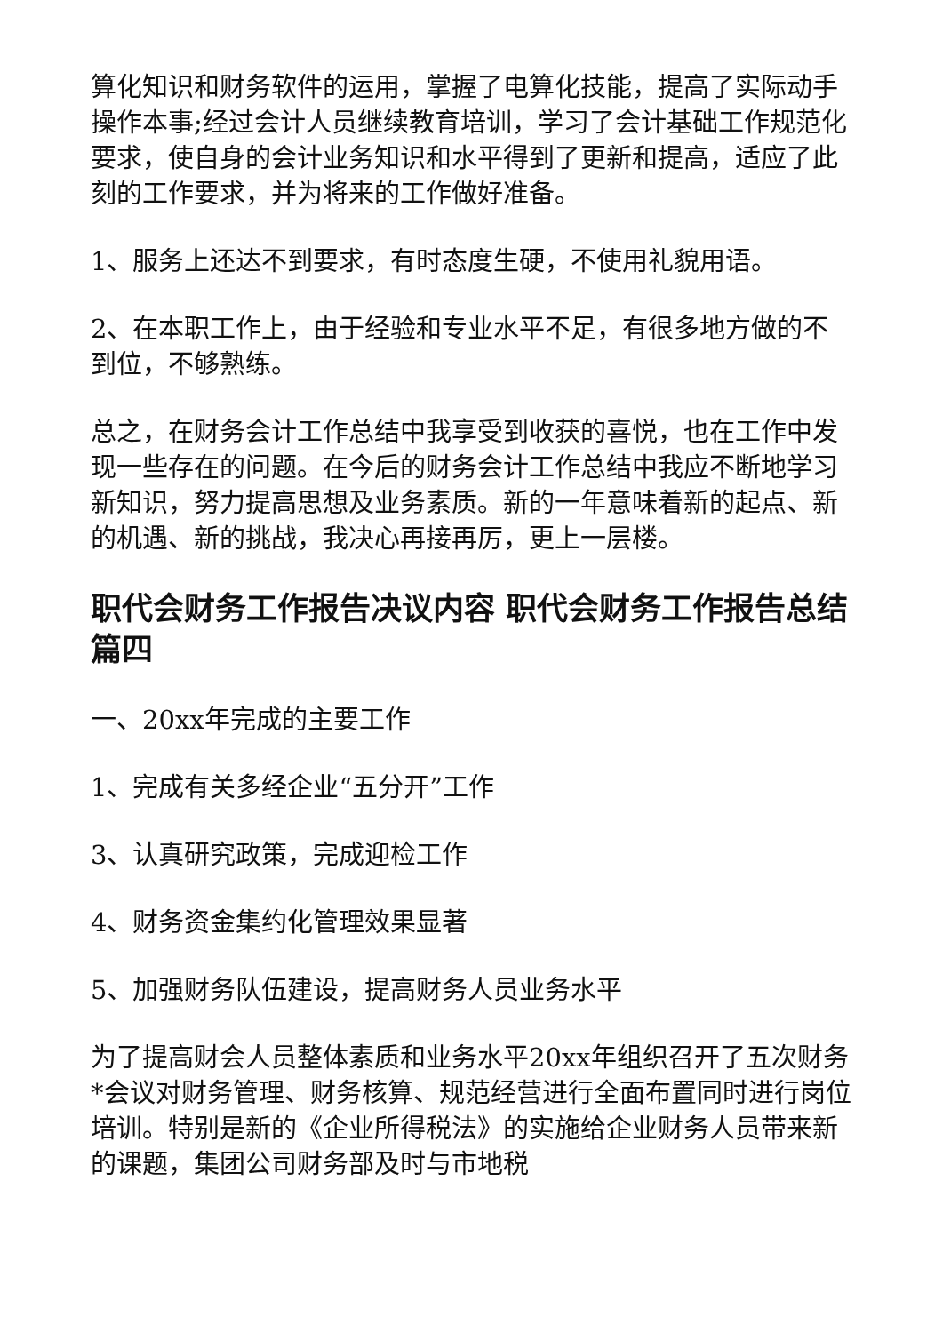算化知识和财务软件的运用，掌握了电算化技能，提高了实际动手操作本事;经过会计人员继续教育培训，学习了会计基础工作规范化要求，使自身的会计业务知识和水平得到了更新和提高，适应了此刻的工作要求，并为将来的工作做好准备。
1、服务上还达不到要求，有时态度生硬，不使用礼貌用语。
2、在本职工作上，由于经验和专业水平不足，有很多地方做的不到位，不够熟练。
总之，在财务会计工作总结中我享受到收获的喜悦，也在工作中发现一些存在的问题。在今后的财务会计工作总结中我应不断地学习新知识，努力提高思想及业务素质。新的一年意味着新的起点、新的机遇、新的挑战，我决心再接再厉，更上一层楼。
职代会财务工作报告决议内容 职代会财务工作报告总结篇四
一、20xx年完成的主要工作
1、完成有关多经企业“五分开”工作
3、认真研究政策，完成迎检工作
4、财务资金集约化管理效果显著
5、加强财务队伍建设，提高财务人员业务水平
为了提高财会人员整体素质和业务水平20xx年组织召开了五次财务*会议对财务管理、财务核算、规范经营进行全面布置同时进行岗位培训。特别是新的《企业所得税法》的实施给企业财务人员带来新的课题，集团公司财务部及时与市地税